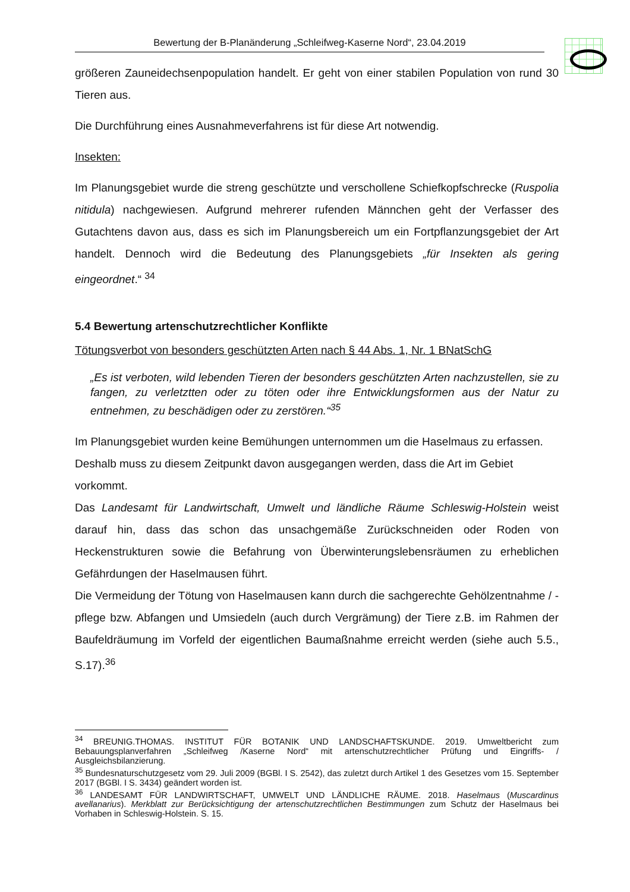Bewertung der B-Planänderung „Schleifweg-Kaserne Nord“, 23.04.2019
größeren Zauneidechsenpopulation handelt. Er geht von einer stabilen Population von rund 30 Tieren aus.
Die Durchführung eines Ausnahmeverfahrens ist für diese Art notwendig.
Insekten:
Im Planungsgebiet wurde die streng geschützte und verschollene Schiefkopfschrecke (Ruspolia nitidula) nachgewiesen. Aufgrund mehrerer rufenden Männchen geht der Verfasser des Gutachtens davon aus, dass es sich im Planungsbereich um ein Fortpflanzungsgebiet der Art handelt. Dennoch wird die Bedeutung des Planungsgebiets „für Insekten als gering eingeordnet.“ <sup>34</sup>
5.4 Bewertung artenschutzrechtlicher Konflikte
Tötungsverbot von besonders geschützten Arten nach § 44 Abs. 1, Nr. 1 BNatSchG
„Es ist verboten, wild lebenden Tieren der besonders geschützten Arten nachzustellen, sie zu fangen, zu verletztten oder zu töten oder ihre Entwicklungsformen aus der Natur zu entnehmen, zu beschädigen oder zu zerstören.“<sup>35</sup>
Im Planungsgebiet wurden keine Bemühungen unternommen um die Haselmaus zu erfassen. Deshalb muss zu diesem Zeitpunkt davon ausgegangen werden, dass die Art im Gebiet vorkommt.
Das Landesamt für Landwirtschaft, Umwelt und ländliche Räume Schleswig-Holstein weist darauf hin, dass das schon das unsachgemäße Zurückschneiden oder Roden von Heckenstrukturen sowie die Befahrung von Überwinterungslebensräumen zu erheblichen Gefährdungen der Haselmausen führt.
Die Vermeidung der Tötung von Haselmausen kann durch die sachgerechte Gehölzentnahme / -pflege bzw. Abfangen und Umsiedeln (auch durch Vergrämung) der Tiere z.B. im Rahmen der Baufeldräumung im Vorfeld der eigentlichen Baumaßnahme erreicht werden (siehe auch 5.5., S.17).<sup>36</sup>
<sup>34</sup> BREUNIG.THOMAS. INSTITUT FÜR BOTANIK UND LANDSCHAFTSKUNDE. 2019. Umweltbericht zum Bebauungsplanverfahren „Schleifweg /Kaserne Nord“ mit artenschutzrechtlicher Prüfung und Eingriffs- / Ausgleichsbilanzierung.
<sup>35</sup> Bundesnaturschutzgesetz vom 29. Juli 2009 (BGBl. I S. 2542), das zuletzt durch Artikel 1 des Gesetzes vom 15. September 2017 (BGBl. I S. 3434) geändert worden ist.
<sup>36</sup> LANDESAMT FÜR LANDWIRTSCHAFT, UMWELT UND LÄNDLICHE RÄUME. 2018. Haselmaus (Muscardinus avellanarius). Merkblatt zur Berücksichtigung der artenschutzrechtlichen Bestimmungen zum Schutz der Haselmaus bei Vorhaben in Schleswig-Holstein. S. 15.